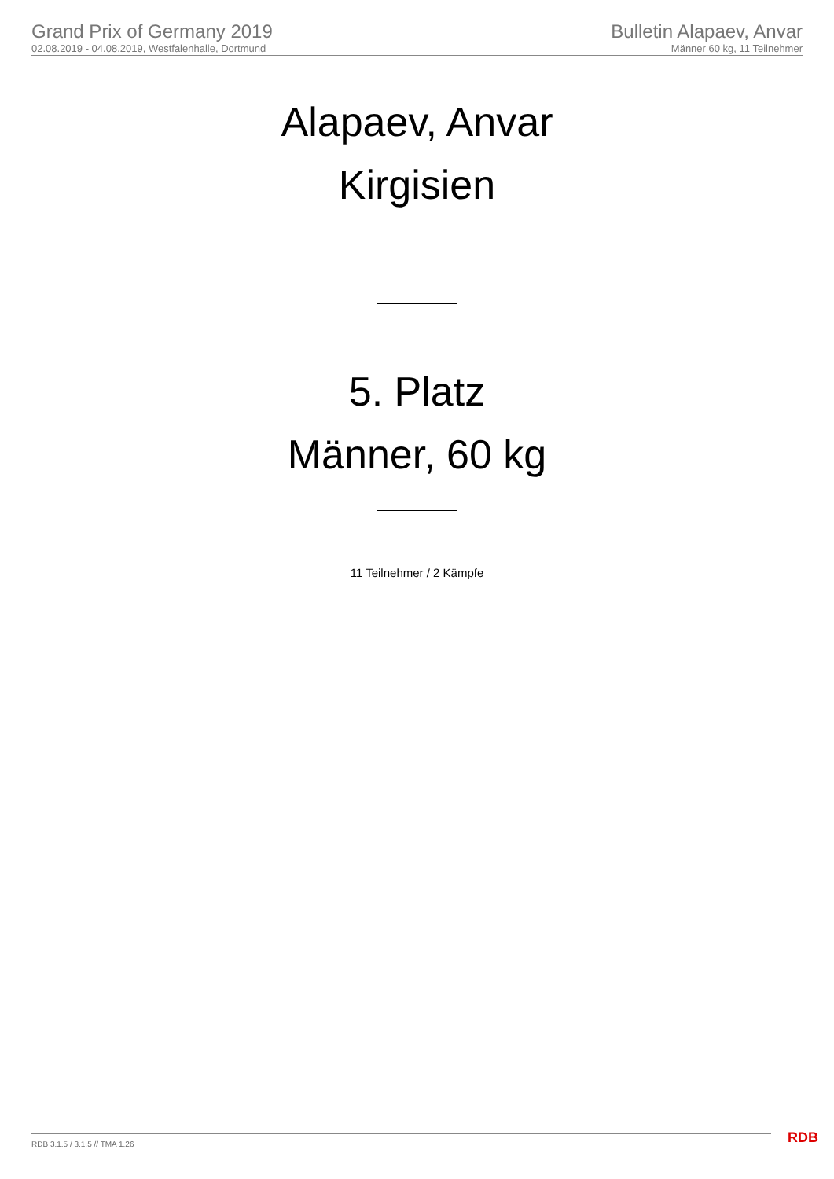Grand Prix of Germany 2019
02.08.2019 - 04.08.2019, Westfalenhalle, Dortmund
Bulletin Alapaev, Anvar
Männer 60 kg, 11 Teilnehmer
Alapaev, Anvar
Kirgisien
5. Platz
Männer, 60 kg
11 Teilnehmer / 2 Kämpfe
RDB 3.1.5 / 3.1.5 // TMA 1.26 RDB